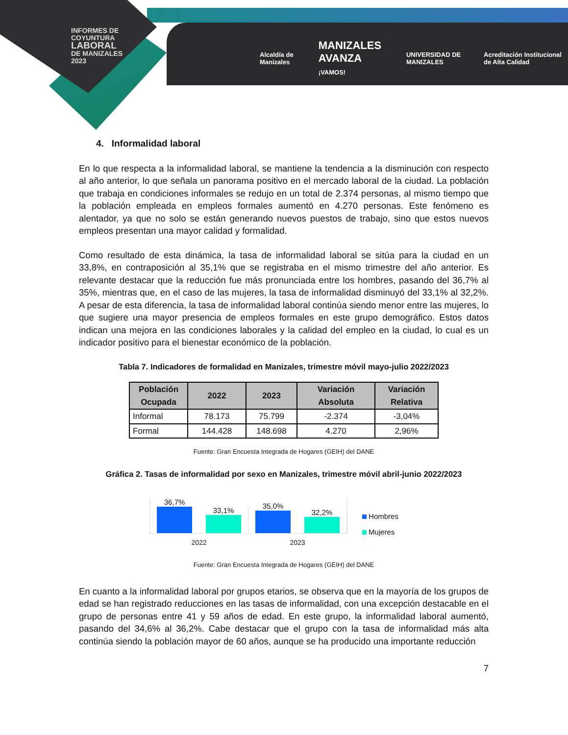INFORMES DE
COYUNTURA
LABORAL
DE MANIZALES
2023
Alcaldía de Manizales MANIZALES AVANZA
¡VAMOS! UNIVERSIDAD DE MANIZALES Acreditación Institucional de Alta Calidad
4. Informalidad laboral
En lo que respecta a la informalidad laboral, se mantiene la tendencia a la disminución con respecto al año anterior, lo que señala un panorama positivo en el mercado laboral de la ciudad. La población que trabaja en condiciones informales se redujo en un total de 2.374 personas, al mismo tiempo que la población empleada en empleos formales aumentó en 4.270 personas. Este fenómeno es alentador, ya que no solo se están generando nuevos puestos de trabajo, sino que estos nuevos empleos presentan una mayor calidad y formalidad.
Como resultado de esta dinámica, la tasa de informalidad laboral se sitúa para la ciudad en un 33,8%, en contraposición al 35,1% que se registraba en el mismo trimestre del año anterior. Es relevante destacar que la reducción fue más pronunciada entre los hombres, pasando del 36,7% al 35%, mientras que, en el caso de las mujeres, la tasa de informalidad disminuyó del 33,1% al 32,2%. A pesar de esta diferencia, la tasa de informalidad laboral continúa siendo menor entre las mujeres, lo que sugiere una mayor presencia de empleos formales en este grupo demográfico. Estos datos indican una mejora en las condiciones laborales y la calidad del empleo en la ciudad, lo cual es un indicador positivo para el bienestar económico de la población.
Tabla 7. Indicadores de formalidad en Manizales, trimestre móvil mayo-julio 2022/2023
| Población Ocupada | 2022 | 2023 | Variación Absoluta | Variación Relativa |
| --- | --- | --- | --- | --- |
| Informal | 78.173 | 75.799 | -2.374 | -3,04% |
| Formal | 144.428 | 148.698 | 4.270 | 2,96% |
Fuente: Gran Encuesta Integrada de Hogares (GEIH) del DANE
Gráfica 2. Tasas de informalidad por sexo en Manizales, trimestre móvil abril-junio 2022/2023
36,7%
33,1%
2022
35,0%
32,2%
2023
Hombres
Mujeres
Fuente: Gran Encuesta Integrada de Hogares (GEIH) del DANE
En cuanto a la informalidad laboral por grupos etarios, se observa que en la mayoría de los grupos de edad se han registrado reducciones en las tasas de informalidad, con una excepción destacable en el grupo de personas entre 41 y 59 años de edad. En este grupo, la informalidad laboral aumentó, pasando del 34,6% al 36,2%. Cabe destacar que el grupo con la tasa de informalidad más alta continúa siendo la población mayor de 60 años, aunque se ha producido una importante reducción
7